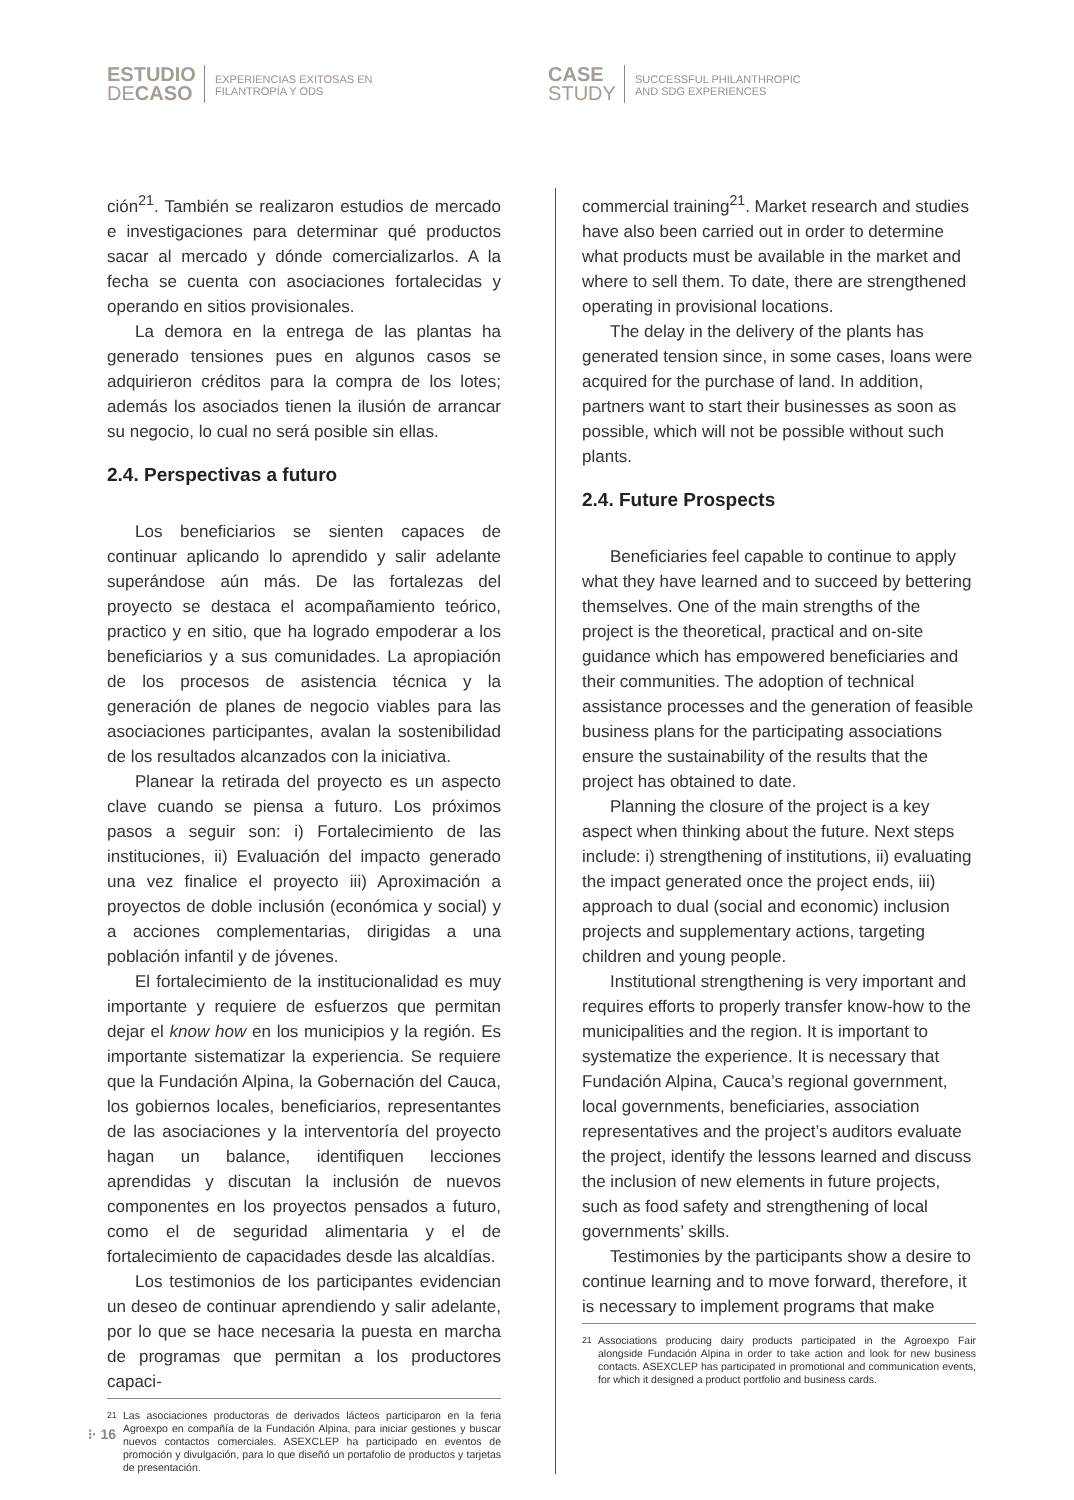ESTUDIO
DECASO
EXPERIENCIAS EXITOSAS EN
FILANTROPÍA Y ODS
CASE
STUDY
SUCCESSFUL PHILANTHROPIC
AND SDG EXPERIENCES
ción<sup>21</sup>. También se realizaron estudios de mercado e investigaciones para determinar qué productos sacar al mercado y dónde comercializarlos. A la fecha se cuenta con asociaciones fortalecidas y operando en sitios provisionales.
La demora en la entrega de las plantas ha generado tensiones pues en algunos casos se adquirieron créditos para la compra de los lotes; además los asociados tienen la ilusión de arrancar su negocio, lo cual no será posible sin ellas.
2.4. Perspectivas a futuro
Los beneficiarios se sienten capaces de continuar aplicando lo aprendido y salir adelante superándose aún más. De las fortalezas del proyecto se destaca el acompañamiento teórico, practico y en sitio, que ha logrado empoderar a los beneficiarios y a sus comunidades. La apropiación de los procesos de asistencia técnica y la generación de planes de negocio viables para las asociaciones participantes, avalan la sostenibilidad de los resultados alcanzados con la iniciativa.
Planear la retirada del proyecto es un aspecto clave cuando se piensa a futuro. Los próximos pasos a seguir son: i) Fortalecimiento de las instituciones, ii) Evaluación del impacto generado una vez finalice el proyecto iii) Aproximación a proyectos de doble inclusión (económica y social) y a acciones complementarias, dirigidas a una población infantil y de jóvenes.
El fortalecimiento de la institucionalidad es muy importante y requiere de esfuerzos que permitan dejar el know how en los municipios y la región. Es importante sistematizar la experiencia. Se requiere que la Fundación Alpina, la Gobernación del Cauca, los gobiernos locales, beneficiarios, representantes de las asociaciones y la interventoría del proyecto hagan un balance, identifiquen lecciones aprendidas y discutan la inclusión de nuevos componentes en los proyectos pensados a futuro, como el de seguridad alimentaria y el de fortalecimiento de capacidades desde las alcaldías.
Los testimonios de los participantes evidencian un deseo de continuar aprendiendo y salir adelante, por lo que se hace necesaria la puesta en marcha de programas que permitan a los productores capaci-
<sup>21</sup> Las asociaciones productoras de derivados lácteos participaron en la feria Agroexpo en compañía de la Fundación Alpina, para iniciar gestiones y buscar nuevos contactos comerciales. ASEXCLEP ha participado en eventos de promoción y divulgación, para lo que diseñó un portafolio de productos y tarjetas de presentación.
commercial training<sup>21</sup>. Market research and studies have also been carried out in order to determine what products must be available in the market and where to sell them. To date, there are strengthened operating in provisional locations.
The delay in the delivery of the plants has generated tension since, in some cases, loans were acquired for the purchase of land. In addition, partners want to start their businesses as soon as possible, which will not be possible without such plants.
2.4. Future Prospects
Beneficiaries feel capable to continue to apply what they have learned and to succeed by bettering themselves. One of the main strengths of the project is the theoretical, practical and on-site guidance which has empowered beneficiaries and their communities. The adoption of technical assistance processes and the generation of feasible business plans for the participating associations ensure the sustainability of the results that the project has obtained to date.
Planning the closure of the project is a key aspect when thinking about the future. Next steps include: i) strengthening of institutions, ii) evaluating the impact generated once the project ends, iii) approach to dual (social and economic) inclusion projects and supplementary actions, targeting children and young people.
Institutional strengthening is very important and requires efforts to properly transfer know-how to the municipalities and the region. It is important to systematize the experience. It is necessary that Fundación Alpina, Cauca’s regional government, local governments, beneficiaries, association representatives and the project’s auditors evaluate the project, identify the lessons learned and discuss the inclusion of new elements in future projects, such as food safety and strengthening of local governments’ skills.
Testimonies by the participants show a desire to continue learning and to move forward, therefore, it is necessary to implement programs that make
<sup>21</sup> Associations producing dairy products participated in the Agroexpo Fair alongside Fundación Alpina in order to take action and look for new business contacts. ASEXCLEP has participated in promotional and communication events, for which it designed a product portfolio and business cards.
⁝· 16